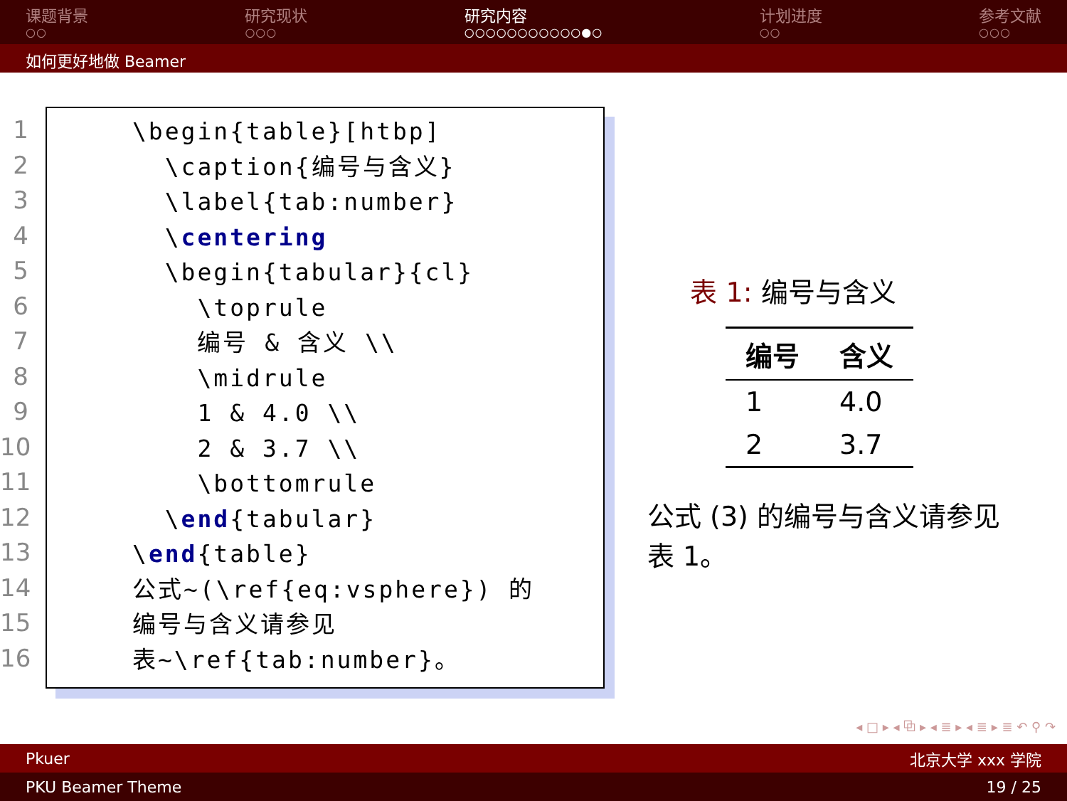课题背景
○○
研究现状
○○○
研究内容
○○○○○○○○○○○●○
计划进度
○○
参考文献
○○○
如何更好地做 Beamer
1
2
3
4
5
6
7
8
9
10
11
12
13
14
15
16
\begin{table}[htbp] \caption{编号与含义} \label{tab:number} \centering \begin{tabular}{cl} \toprule 编号 & 含义 \\ \midrule 1 & 4.0 \\ 2 & 3.7 \\ \bottomrule \end{tabular} \end{table} 公式~(\ref{eq:vsphere}) 的 编号与含义请参见 表~\ref{tab:number}。
表 1: 编号与含义
| 编号 | 含义 |
| --- | --- |
| 1 | 4.0 |
| 2 | 3.7 |
公式 (3) 的编号与含义请参见表 1。
◂ □ ▸ ◂ ⧉ ▸ ◂ ≣ ▸ ◂ ≣ ▸ ≣ ↶ ⚲ ↷
Pkuer 北京大学 xxx 学院
PKU Beamer Theme 19 / 25